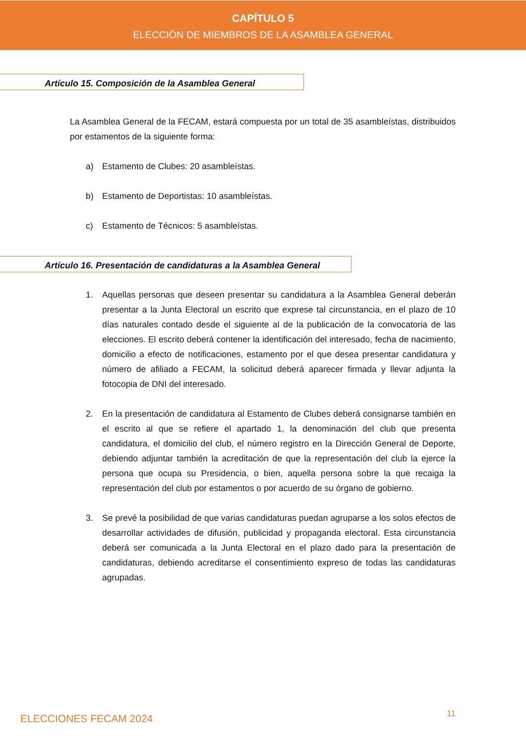CAPÍTULO 5
ELECCIÓN DE MIEMBROS DE LA ASAMBLEA GENERAL
Artículo 15. Composición de la Asamblea General
La Asamblea General de la FECAM, estará compuesta por un total de 35 asambleístas, distribuidos por estamentos de la siguiente forma:
a) Estamento de Clubes: 20 asambleístas.
b) Estamento de Deportistas: 10 asambleístas.
c) Estamento de Técnicos: 5 asambleístas.
Artículo 16. Presentación de candidaturas a la Asamblea General
1. Aquellas personas que deseen presentar su candidatura a la Asamblea General deberán presentar a la Junta Electoral un escrito que exprese tal circunstancia, en el plazo de 10 días naturales contado desde el siguiente al de la publicación de la convocatoria de las elecciones. El escrito deberá contener la identificación del interesado, fecha de nacimiento, domicilio a efecto de notificaciones, estamento por el que desea presentar candidatura y número de afiliado a FECAM, la solicitud deberá aparecer firmada y llevar adjunta la fotocopia de DNI del interesado.
2. En la presentación de candidatura al Estamento de Clubes deberá consignarse también en el escrito al que se refiere el apartado 1, la denominación del club que presenta candidatura, el domicilio del club, el número registro en la Dirección General de Deporte, debiendo adjuntar también la acreditación de que la representación del club la ejerce la persona que ocupa su Presidencia, o bien, aquella persona sobre la que recaiga la representación del club por estamentos o por acuerdo de su órgano de gobierno.
3. Se prevé la posibilidad de que varias candidaturas puedan agruparse a los solos efectos de desarrollar actividades de difusión, publicidad y propaganda electoral. Esta circunstancia deberá ser comunicada a la Junta Electoral en el plazo dado para la presentación de candidaturas, debiendo acreditarse el consentimiento expreso de todas las candidaturas agrupadas.
ELECCIONES FECAM 2024 11